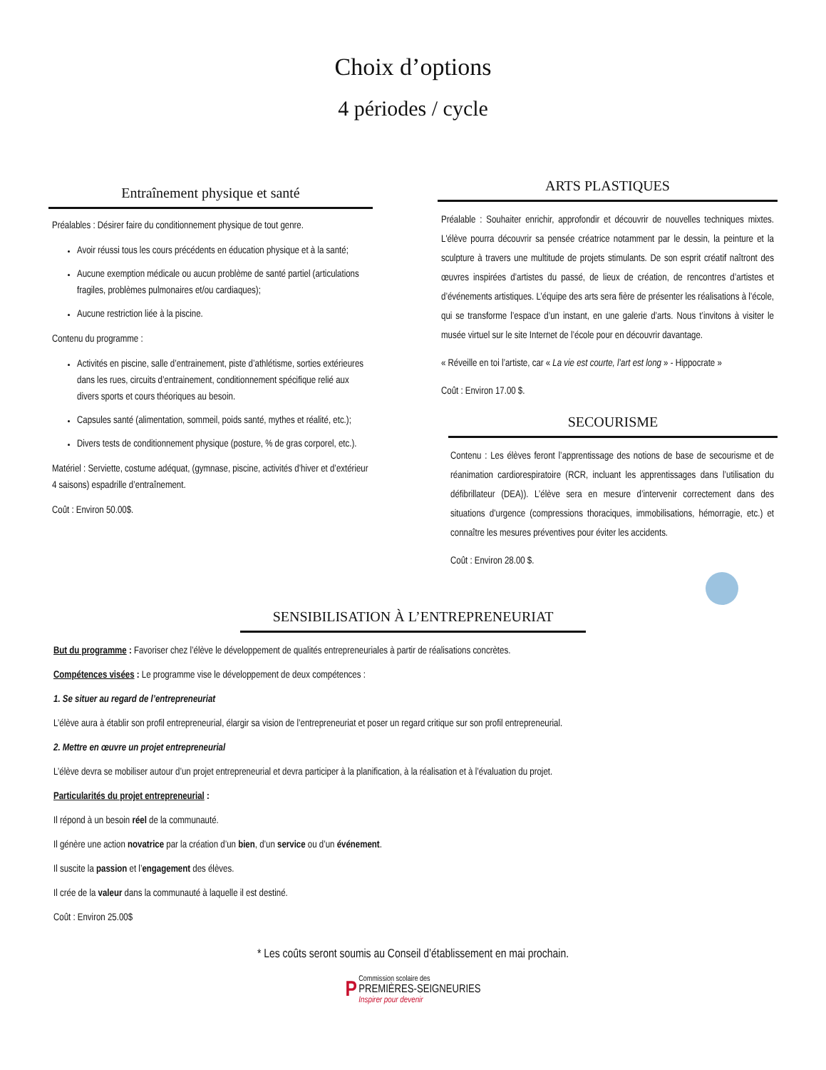Choix d’options
4 périodes / cycle
Entraînement physique et santé
Préalables : Désirer faire du conditionnement physique de tout genre.
Avoir réussi tous les cours précédents en éducation physique et à la santé;
Aucune exemption médicale ou aucun problème de santé partiel (articulations fragiles, problèmes pulmonaires et/ou cardiaques);
Aucune restriction liée à la piscine.
Contenu du programme :
Activités en piscine, salle d’entrainement, piste d’athlétisme, sorties extérieures dans les rues, circuits d’entrainement, conditionnement spécifique relié aux divers sports et cours théoriques au besoin.
Capsules santé (alimentation, sommeil, poids santé, mythes et réalité, etc.);
Divers tests de conditionnement physique (posture, % de gras corporel, etc.).
Matériel : Serviette, costume adéquat, (gymnase, piscine, activités d’hiver et d’extérieur 4 saisons) espadrille d’entraînement.
Coût : Environ 50.00$.
ARTS PLASTIQUES
Préalable : Souhaiter enrichir, approfondir et découvrir de nouvelles techniques mixtes. L'élève pourra découvrir sa pensée créatrice notamment par le dessin, la peinture et la sculpture à travers une multitude de projets stimulants. De son esprit créatif naîtront des œuvres inspirées d’artistes du passé, de lieux de création, de rencontres d’artistes et d’événements artistiques. L’équipe des arts sera fière de présenter les réalisations à l’école, qui se transforme l’espace d’un instant, en une galerie d’arts. Nous t’invitons à visiter le musée virtuel sur le site Internet de l’école pour en découvrir davantage.
« Réveille en toi l’artiste, car « La vie est courte, l’art est long » - Hippocrate »
Coût : Environ 17.00 $.
SECOURISME
Contenu : Les élèves feront l’apprentissage des notions de base de secourisme et de réanimation cardiorespiratoire (RCR, incluant les apprentissages dans l’utilisation du défibrillateur (DEA)). L’élève sera en mesure d’intervenir correctement dans des situations d’urgence (compressions thoraciques, immobilisations, hémorragie, etc.) et connaître les mesures préventives pour éviter les accidents.
Coût : Environ 28.00 $.
SENSIBILISATION À L’ENTREPRENEURIAT
But du programme : Favoriser chez l’élève le développement de qualités entrepreneuriales à partir de réalisations concrètes.
Compétences visées : Le programme vise le développement de deux compétences :
1. Se situer au regard de l’entrepreneuriat
L’élève aura à établir son profil entrepreneurial, élargir sa vision de l’entrepreneuriat et poser un regard critique sur son profil entrepreneurial.
2. Mettre en œuvre un projet entrepreneurial
L’élève devra se mobiliser autour d’un projet entrepreneurial et devra participer à la planification, à la réalisation et à l’évaluation du projet.
Particularités du projet entrepreneurial :
Il répond à un besoin réel de la communauté.
Il génère une action novatrice par la création d’un bien, d’un service ou d’un événement.
Il suscite la passion et l’engagement des élèves.
Il crée de la valeur dans la communauté à laquelle il est destiné.
Coût : Environ 25.00$
* Les coûts seront soumis au Conseil d’établissement en mai prochain.
P Commission scolaire des
PREMIÈRES-SEIGNEURIES
Inspirer pour devenir